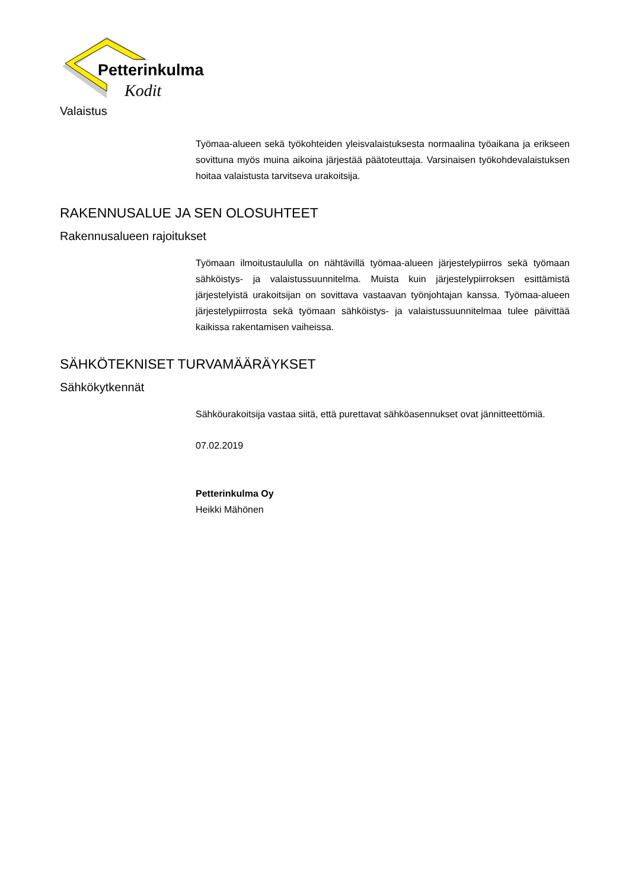Petterinkulma
Kodit
Valaistus
Työmaa-alueen sekä työkohteiden yleisvalaistuksesta normaalina työaikana ja erikseen sovittuna myös muina aikoina järjestää päätoteuttaja. Varsinaisen työkohdevalaistuksen hoitaa valaistusta tarvitseva urakoitsija.
RAKENNUSALUE JA SEN OLOSUHTEET
Rakennusalueen rajoitukset
Työmaan ilmoitustaululla on nähtävillä työmaa-alueen järjestelypiirros sekä työmaan sähköistys- ja valaistussuunnitelma. Muista kuin järjestelypiirroksen esittämistä järjestelyistä urakoitsijan on sovittava vastaavan työnjohtajan kanssa. Työmaa-alueen järjestelypiirrosta sekä työmaan sähköistys- ja valaistussuunnitelmaa tulee päivittää kaikissa rakentamisen vaiheissa.
SÄHKÖTEKNISET TURVAMÄÄRÄYKSET
Sähkökytkennät
Sähköurakoitsija vastaa siitä, että purettavat sähköasennukset ovat jännitteettömiä.
07.02.2019
Petterinkulma Oy
Heikki Mähönen